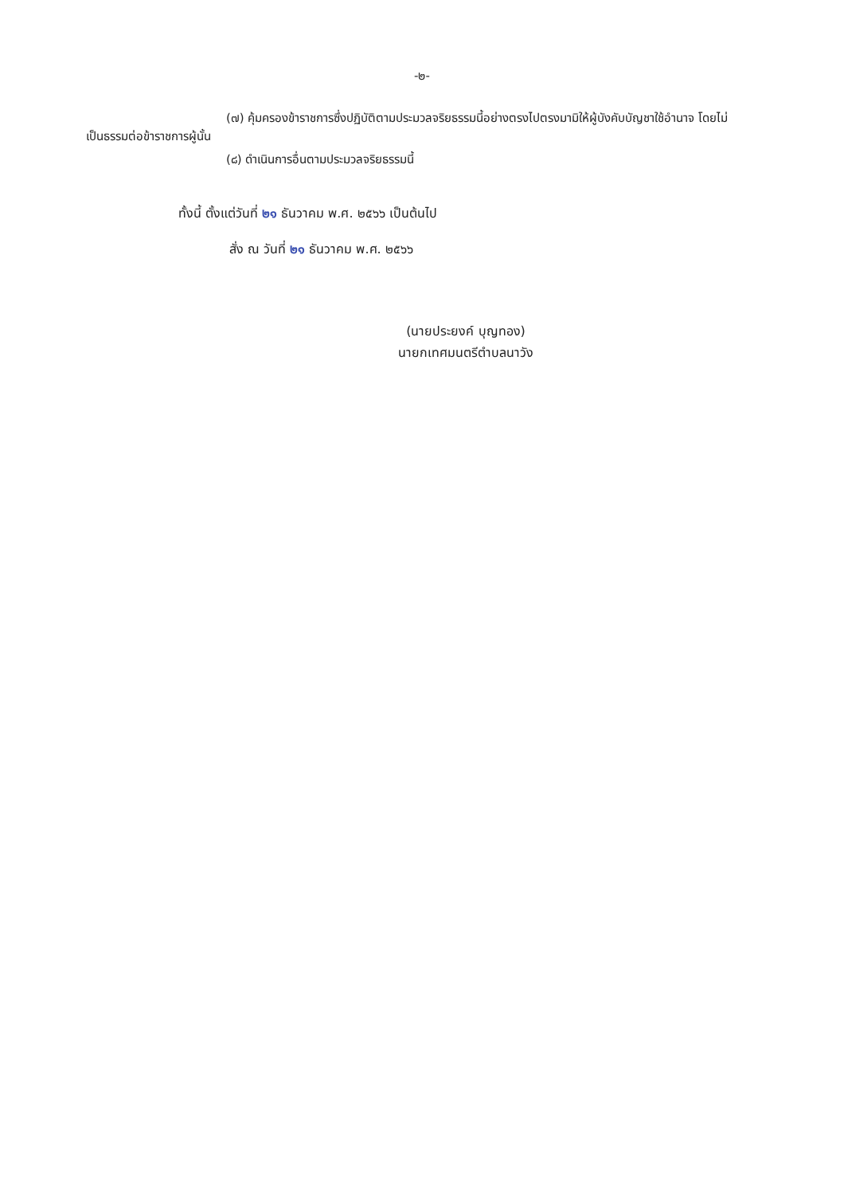-๒-
(๗) คุ้มครองข้าราชการซึ่งปฏิบัติตามประมวลจริยธรรมนี้อย่างตรงไปตรงมามิให้ผู้บังคับบัญชาใช้อำนาจ โดยไม่เป็นธรรมต่อข้าราชการผู้นั้น
(๘) ดำเนินการอื่นตามประมวลจริยธรรมนี้
ทั้งนี้ ตั้งแต่วันที่ ๒๑ ธันวาคม พ.ศ. ๒๕๖๖ เป็นต้นไป
สั่ง ณ วันที่ ๒๑ ธันวาคม พ.ศ. ๒๕๖๖
(นายประยงค์ บุญทอง)
นายกเทศมนตรีตำบลนาวัง